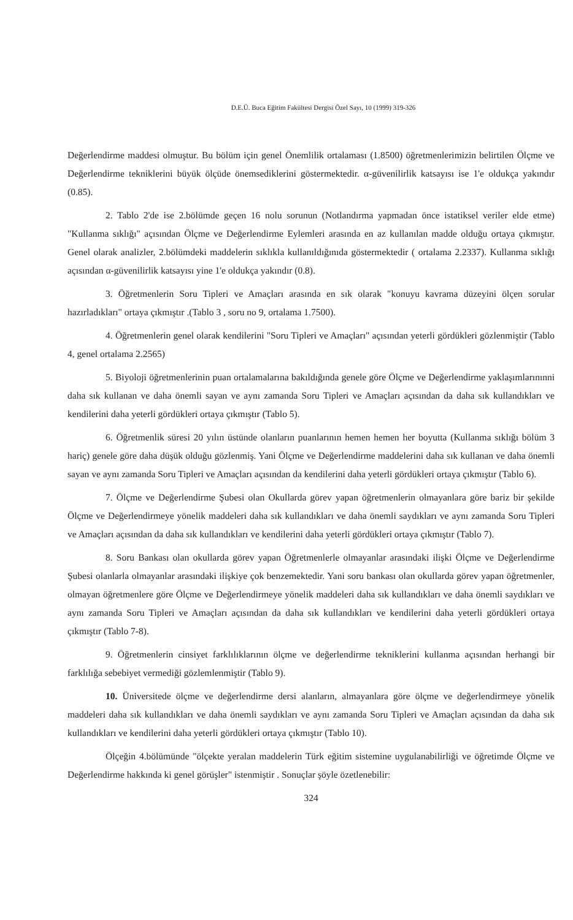D.E.Ü. Buca Eğitim Fakültesi Dergisi Özel Sayı, 10 (1999) 319-326
Değerlendirme maddesi olmuştur. Bu bölüm için genel Önemlilik ortalaması (1.8500) öğretmenlerimizin belirtilen Ölçme ve Değerlendirme tekniklerini büyük ölçüde önemsediklerini göstermektedir. α-güvenilirlik katsayısı ise 1'e oldukça yakındır (0.85).
2. Tablo 2'de ise 2.bölümde geçen 16 nolu sorunun (Notlandırma yapmadan önce istatiksel veriler elde etme) "Kullanma sıklığı" açısından Ölçme ve Değerlendirme Eylemleri arasında en az kullanılan madde olduğu ortaya çıkmıştır. Genel olarak analizler, 2.bölümdeki maddelerin sıklıkla kullanıldığınıda göstermektedir ( ortalama 2.2337). Kullanma sıklığı açısından α-güvenilirlik katsayısı yine 1'e oldukça yakındır (0.8).
3. Öğretmenlerin Soru Tipleri ve Amaçları arasında en sık olarak "konuyu kavrama düzeyini ölçen sorular hazırladıkları" ortaya çıkmıştır .(Tablo 3 , soru no 9, ortalama 1.7500).
4. Öğretmenlerin genel olarak kendilerini "Soru Tipleri ve Amaçları" açısından yeterli gördükleri gözlenmiştir (Tablo 4, genel ortalama 2.2565)
5. Biyoloji öğretmenlerinin puan ortalamalarına bakıldığında genele göre Ölçme ve Değerlendirme yaklaşımlarınınni daha sık kullanan ve daha önemli sayan ve aynı zamanda Soru Tipleri ve Amaçları açısından da daha sık kullandıkları ve kendilerini daha yeterli gördükleri ortaya çıkmıştır (Tablo 5).
6. Öğretmenlik süresi 20 yılın üstünde olanların puanlarının hemen hemen her boyutta (Kullanma sıklığı bölüm 3 hariç) genele göre daha düşük olduğu gözlenmiş. Yani Ölçme ve Değerlendirme maddelerini daha sık kullanan ve daha önemli sayan ve aynı zamanda Soru Tipleri ve Amaçları açısından da kendilerini daha yeterli gördükleri ortaya çıkmıştır (Tablo 6).
7. Ölçme ve Değerlendirme Şubesi olan Okullarda görev yapan öğretmenlerin olmayanlara göre bariz bir şekilde Ölçme ve Değerlendirmeye yönelik maddeleri daha sık kullandıkları ve daha önemli saydıkları ve aynı zamanda Soru Tipleri ve Amaçları açısından da daha sık kullandıkları ve kendilerini daha yeterli gördükleri ortaya çıkmıştır (Tablo 7).
8. Soru Bankası olan okullarda görev yapan Öğretmenlerle olmayanlar arasındaki ilişki Ölçme ve Değerlendirme Şubesi olanlarla olmayanlar arasındaki ilişkiye çok benzemektedir. Yani soru bankası olan okullarda görev yapan öğretmenler, olmayan öğretmenlere göre Ölçme ve Değerlendirmeye yönelik maddeleri daha sık kullandıkları ve daha önemli saydıkları ve aynı zamanda Soru Tipleri ve Amaçları açısından da daha sık kullandıkları ve kendilerini daha yeterli gördükleri ortaya çıkmıştır (Tablo 7-8).
9. Öğretmenlerin cinsiyet farklılıklarının ölçme ve değerlendirme tekniklerini kullanma açısından herhangi bir farklılığa sebebiyet vermediği gözlemlenmiştir (Tablo 9).
10. Üniversitede ölçme ve değerlendirme dersi alanların, almayanlara göre ölçme ve değerlendirmeye yönelik maddeleri daha sık kullandıkları ve daha önemli saydıkları ve aynı zamanda Soru Tipleri ve Amaçları açısından da daha sık kullandıkları ve kendilerini daha yeterli gördükleri ortaya çıkmıştır (Tablo 10).
Ölçeğin 4.bölümünde "ölçekte yeralan maddelerin Türk eğitim sistemine uygulanabilirliği ve öğretimde Ölçme ve Değerlendirme hakkında ki genel görüşler" istenmiştir . Sonuçlar şöyle özetlenebilir:
324